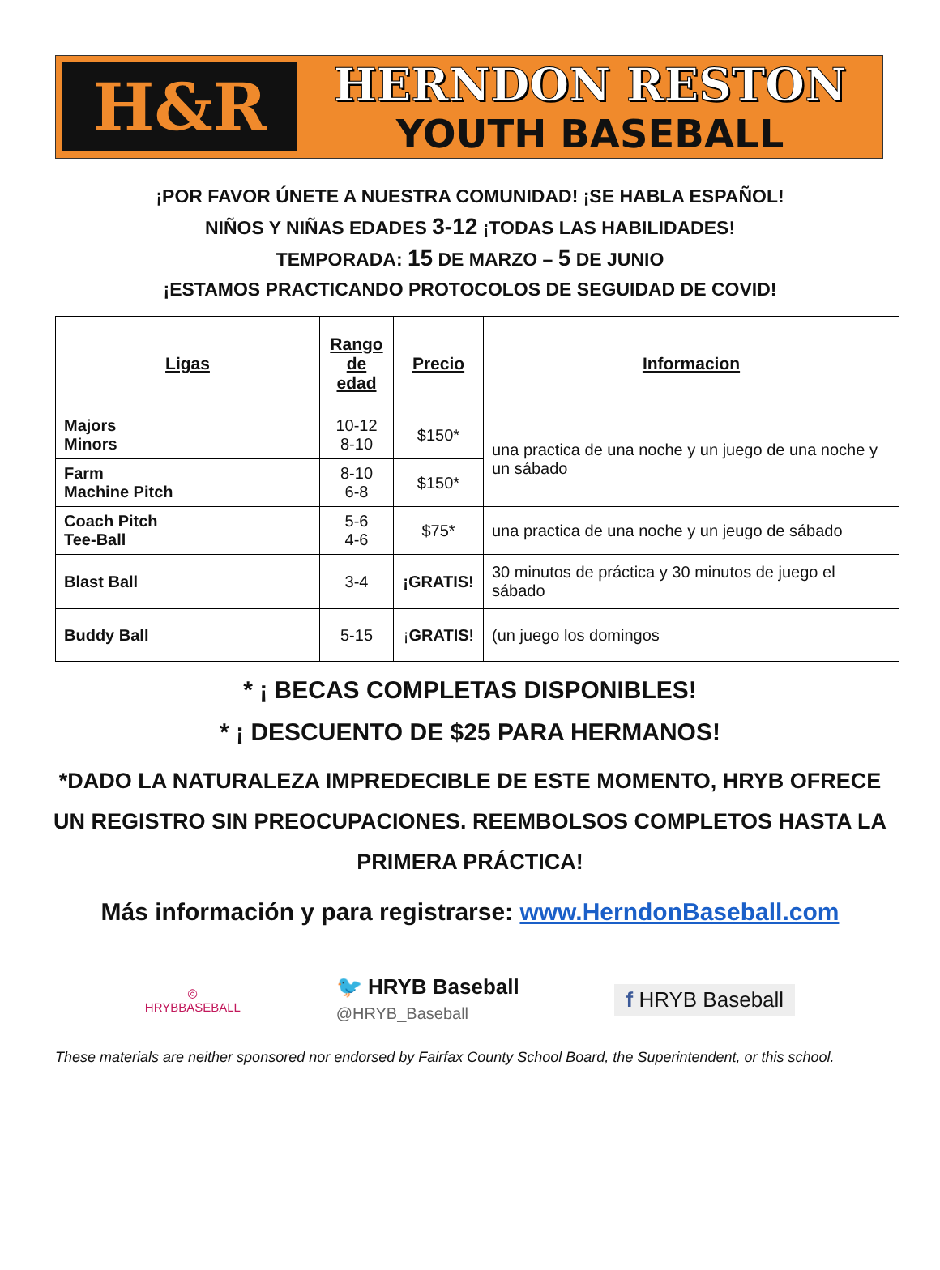H&R
HERNDON RESTON
YOUTH BASEBALL
¡POR FAVOR ÚNETE A NUESTRA COMUNIDAD! ¡SE HABLA ESPAÑOL!
NIÑOS Y NIÑAS EDADES 3-12 ¡TODAS LAS HABILIDADES!
TEMPORADA: 15 DE MARZO – 5 DE JUNIO
¡ESTAMOS PRACTICANDO PROTOCOLOS DE SEGUIDAD DE COVID!
| Ligas | Rango de edad | Precio | Informacion |
| --- | --- | --- | --- |
| Majors Minors | 10-12 8-10 | $150* | una practica de una noche y un juego de una noche y un sábado |
| Farm Machine Pitch | 8-10 6-8 | $150* | |
| Coach Pitch Tee-Ball | 5-6 4-6 | $75* | una practica de una noche y un jeugo de sábado |
| Blast Ball | 3-4 | ¡GRATIS! | 30 minutos de práctica y 30 minutos de juego el sábado |
| Buddy Ball | 5-15 | ¡ GRATIS ! | (un juego los domingos |
* ¡ BECAS COMPLETAS DISPONIBLES!
* ¡ DESCUENTO DE $25 PARA HERMANOS!
*DADO LA NATURALEZA IMPREDECIBLE DE ESTE MOMENTO, HRYB OFRECE UN REGISTRO SIN PREOCUPACIONES. REEMBOLSOS COMPLETOS HASTA LA PRIMERA PRÁCTICA!
Más información y para registrarse: www.HerndonBaseball.com
◎
HRYBBASEBALL
🐦 HRYB Baseball
@HRYB_Baseball
f HRYB Baseball
These materials are neither sponsored nor endorsed by Fairfax County School Board, the Superintendent, or this school.